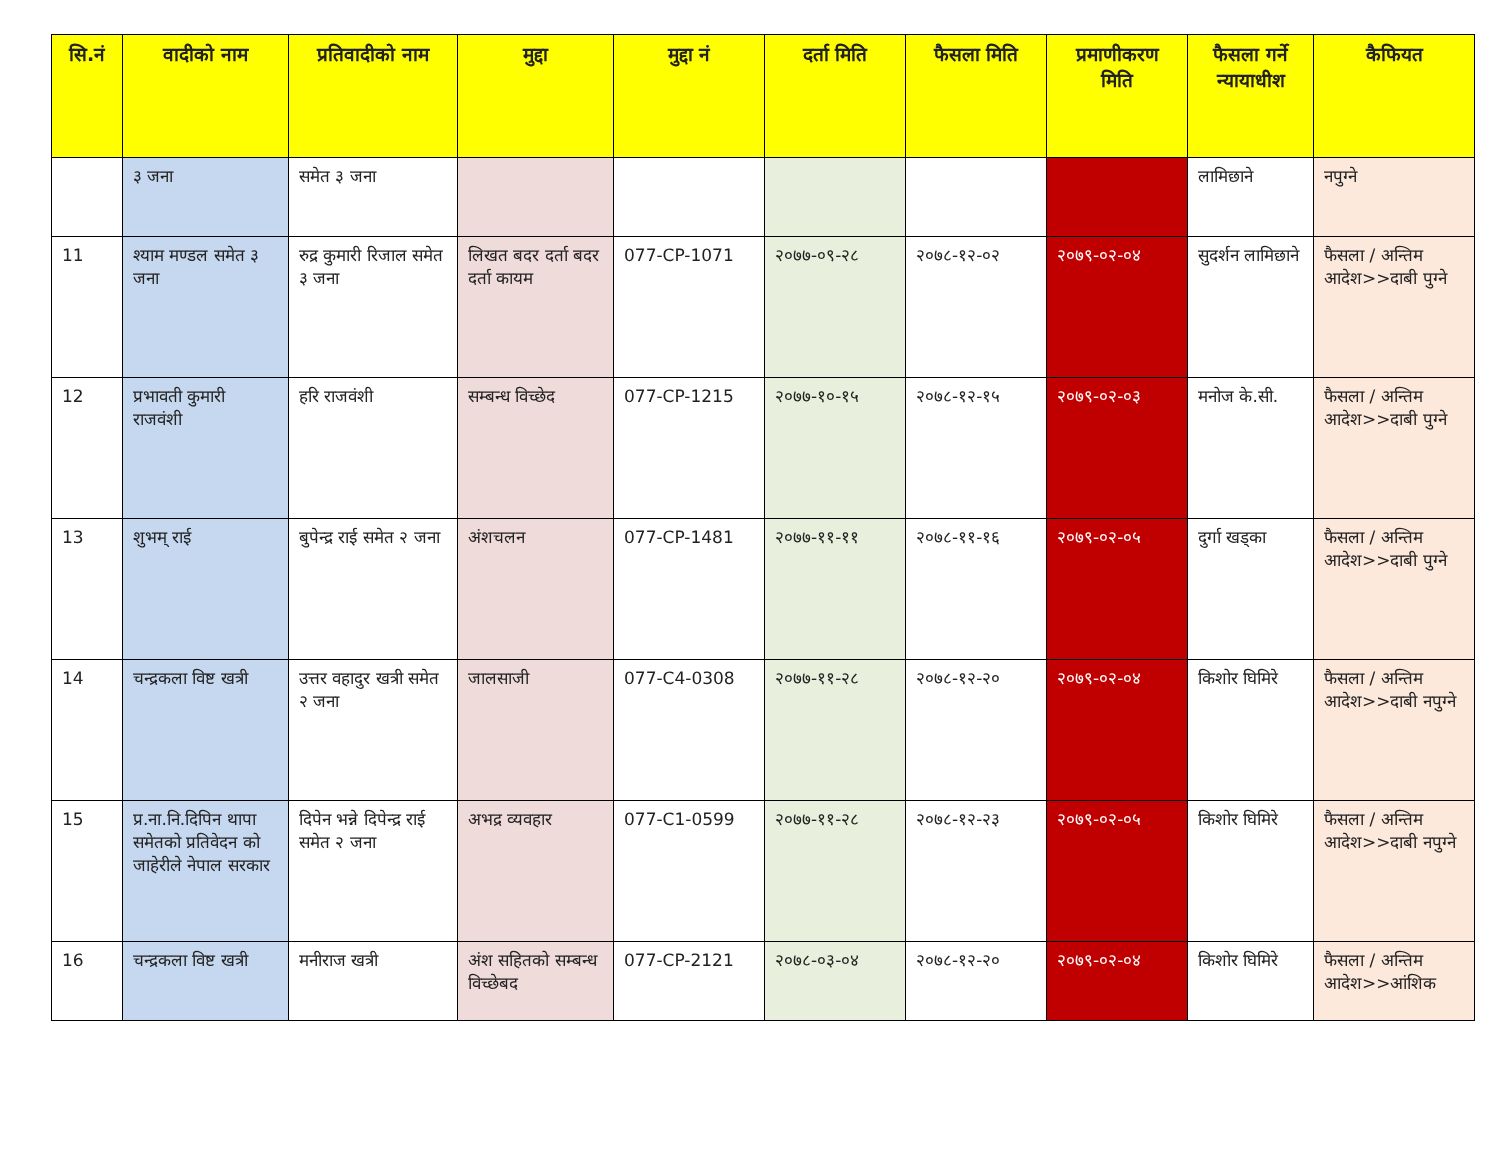| सि.नं | वादीको नाम | प्रतिवादीको नाम | मुद्दा | मुद्दा नं | दर्ता मिति | फैसला मिति | प्रमाणीकरण मिति | फैसला गर्ने न्यायाधीश | कैफियत |
| --- | --- | --- | --- | --- | --- | --- | --- | --- | --- |
| | ३ जना | समेत ३ जना | | | | | | लामिछाने | नपुग्ने |
| 11 | श्याम मण्डल समेत ३ जना | रुद्र कुमारी रिजाल समेत ३ जना | लिखत बदर दर्ता बदर दर्ता कायम | 077-CP-1071 | २०७७-०९-२८ | २०७८-१२-०२ | २०७९-०२-०४ | सुदर्शन लामिछाने | फैसला / अन्तिम आदेश>>दाबी पुग्ने |
| 12 | प्रभावती कुमारी राजवंशी | हरि राजवंशी | सम्बन्ध विच्छेद | 077-CP-1215 | २०७७-१०-१५ | २०७८-१२-१५ | २०७९-०२-०३ | मनोज के.सी. | फैसला / अन्तिम आदेश>>दाबी पुग्ने |
| 13 | शुभम् राई | बुपेन्द्र राई समेत २ जना | अंशचलन | 077-CP-1481 | २०७७-११-११ | २०७८-११-१६ | २०७९-०२-०५ | दुर्गा खड्का | फैसला / अन्तिम आदेश>>दाबी पुग्ने |
| 14 | चन्द्रकला विष्ट खत्री | उत्तर वहादुर खत्री समेत २ जना | जालसाजी | 077-C4-0308 | २०७७-११-२८ | २०७८-१२-२० | २०७९-०२-०४ | किशोर घिमिरे | फैसला / अन्तिम आदेश>>दाबी नपुग्ने |
| 15 | प्र.ना.नि.दिपिन थापा समेतको प्रतिवेदन को जाहेरीले नेपाल सरकार | दिपेन भन्ने दिपेन्द्र राई समेत २ जना | अभद्र व्यवहार | 077-C1-0599 | २०७७-११-२८ | २०७८-१२-२३ | २०७९-०२-०५ | किशोर घिमिरे | फैसला / अन्तिम आदेश>>दाबी नपुग्ने |
| 16 | चन्द्रकला विष्ट खत्री | मनीराज खत्री | अंश सहितको सम्बन्ध विच्छेबद | 077-CP-2121 | २०७८-०३-०४ | २०७८-१२-२० | २०७९-०२-०४ | किशोर घिमिरे | फैसला / अन्तिम आदेश>>आंशिक |